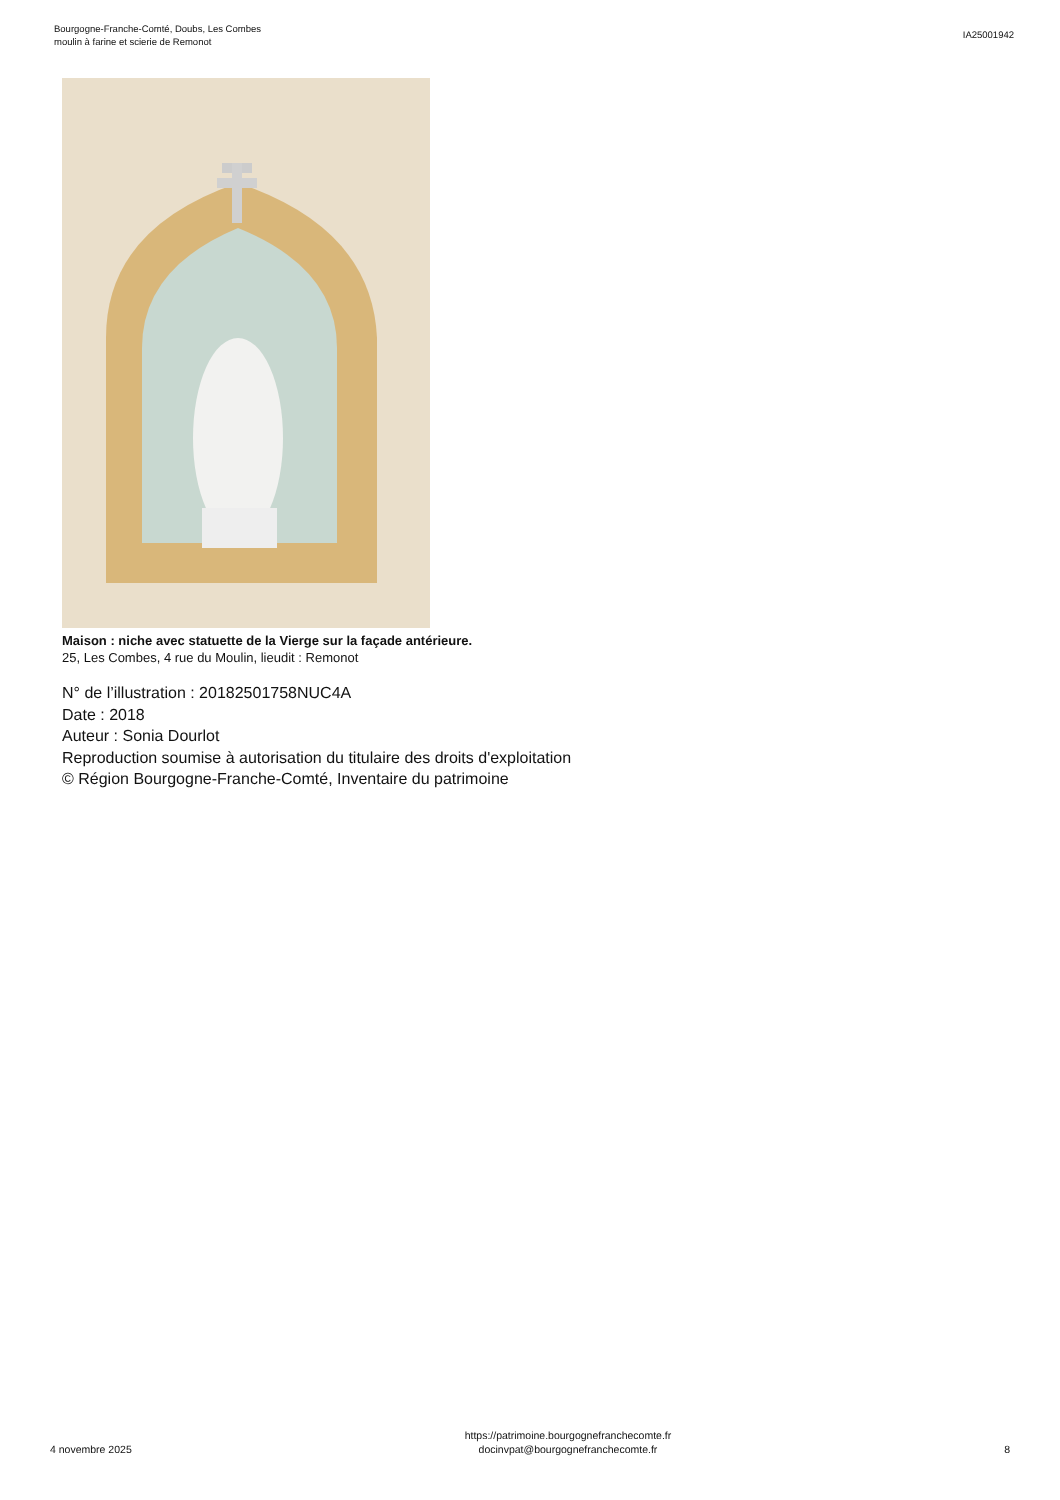Bourgogne-Franche-Comté, Doubs, Les Combes
moulin à farine et scierie de Remonot
IA25001942
Maison : niche avec statuette de la Vierge sur la façade antérieure.
25, Les Combes, 4 rue du Moulin, lieudit : Remonot
N° de l’illustration : 20182501758NUC4A
Date : 2018
Auteur : Sonia Dourlot
Reproduction soumise à autorisation du titulaire des droits d'exploitation
© Région Bourgogne-Franche-Comté, Inventaire du patrimoine
4 novembre 2025
https://patrimoine.bourgognefranchecomte.fr
docinvpat@bourgognefranchecomte.fr
8